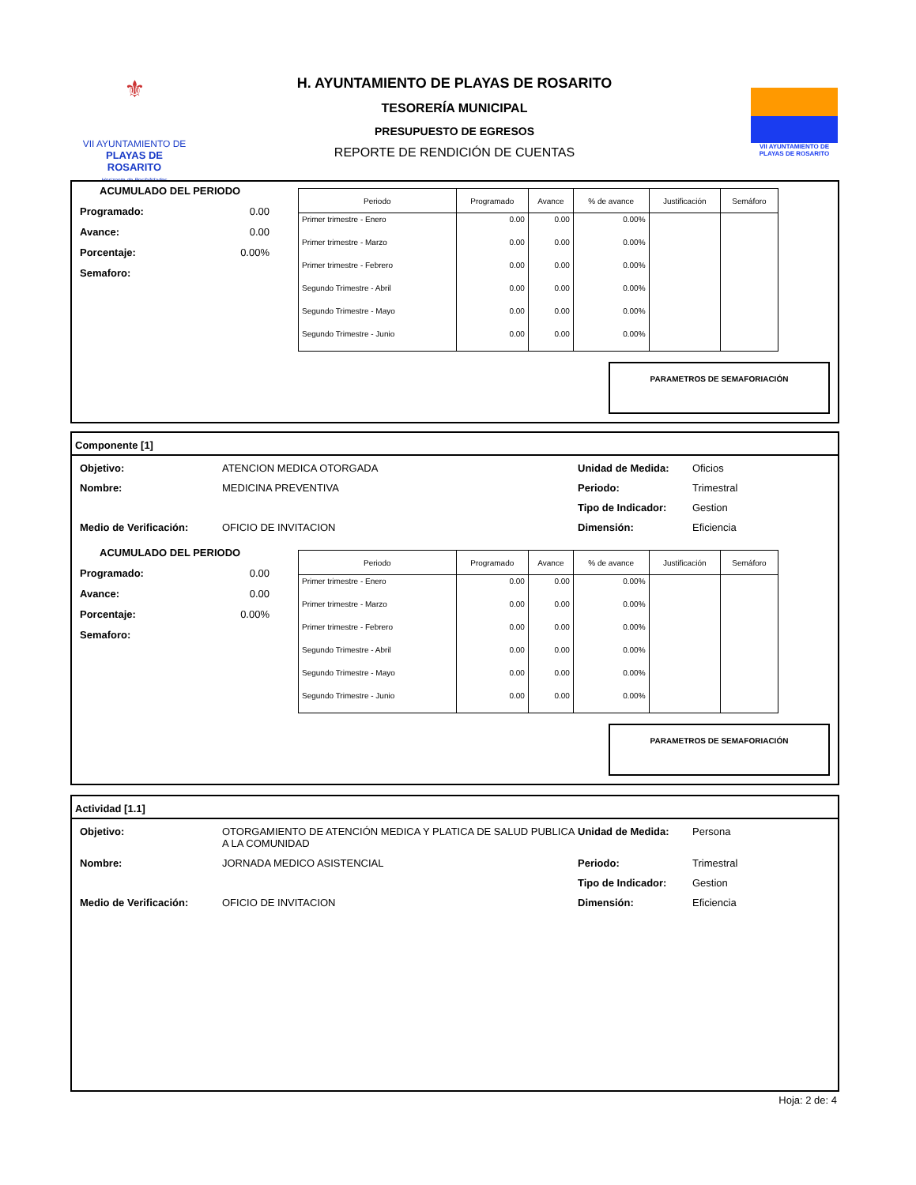⚜
VII AYUNTAMIENTO DE
PLAYAS DE ROSARITO
Horizonte de Posibilidades
H. AYUNTAMIENTO DE PLAYAS DE ROSARITO
TESORERÍA MUNICIPAL
PRESUPUESTO DE EGRESOS
REPORTE DE RENDICIÓN DE CUENTAS
VII AYUNTAMIENTO DE PLAYAS DE ROSARITO
ACUMULADO DEL PERIODO
Programado: 0.00
Avance: 0.00
Porcentaje: 0.00%
Semaforo:
| Periodo | Programado | Avance | % de avance | Justificación | Semáforo |
| --- | --- | --- | --- | --- | --- |
| Primer trimestre - Enero | 0.00 | 0.00 | 0.00% | | |
| Primer trimestre - Marzo | 0.00 | 0.00 | 0.00% | | |
| Primer trimestre - Febrero | 0.00 | 0.00 | 0.00% | | |
| Segundo Trimestre - Abril | 0.00 | 0.00 | 0.00% | | |
| Segundo Trimestre - Mayo | 0.00 | 0.00 | 0.00% | | |
| Segundo Trimestre - Junio | 0.00 | 0.00 | 0.00% | | |
PARAMETROS DE SEMAFORIACIÓN
Componente [1]
Objetivo: ATENCION MEDICA OTORGADA Unidad de Medida: Oficios Nombre: MEDICINA PREVENTIVA Periodo: Trimestral Tipo de Indicador: Gestion Medio de Verificación: OFICIO DE INVITACION Dimensión: Eficiencia
ACUMULADO DEL PERIODO
Programado: 0.00
Avance: 0.00
Porcentaje: 0.00%
Semaforo:
| Periodo | Programado | Avance | % de avance | Justificación | Semáforo |
| --- | --- | --- | --- | --- | --- |
| Primer trimestre - Enero | 0.00 | 0.00 | 0.00% | | |
| Primer trimestre - Marzo | 0.00 | 0.00 | 0.00% | | |
| Primer trimestre - Febrero | 0.00 | 0.00 | 0.00% | | |
| Segundo Trimestre - Abril | 0.00 | 0.00 | 0.00% | | |
| Segundo Trimestre - Mayo | 0.00 | 0.00 | 0.00% | | |
| Segundo Trimestre - Junio | 0.00 | 0.00 | 0.00% | | |
PARAMETROS DE SEMAFORIACIÓN
Actividad [1.1]
Objetivo: OTORGAMIENTO DE ATENCIÓN MEDICA Y PLATICA DE SALUD PUBLICA A LA COMUNIDAD Unidad de Medida: Persona Nombre: JORNADA MEDICO ASISTENCIAL Periodo: Trimestral Tipo de Indicador: Gestion Medio de Verificación: OFICIO DE INVITACION Dimensión: Eficiencia
Hoja: 2 de: 4